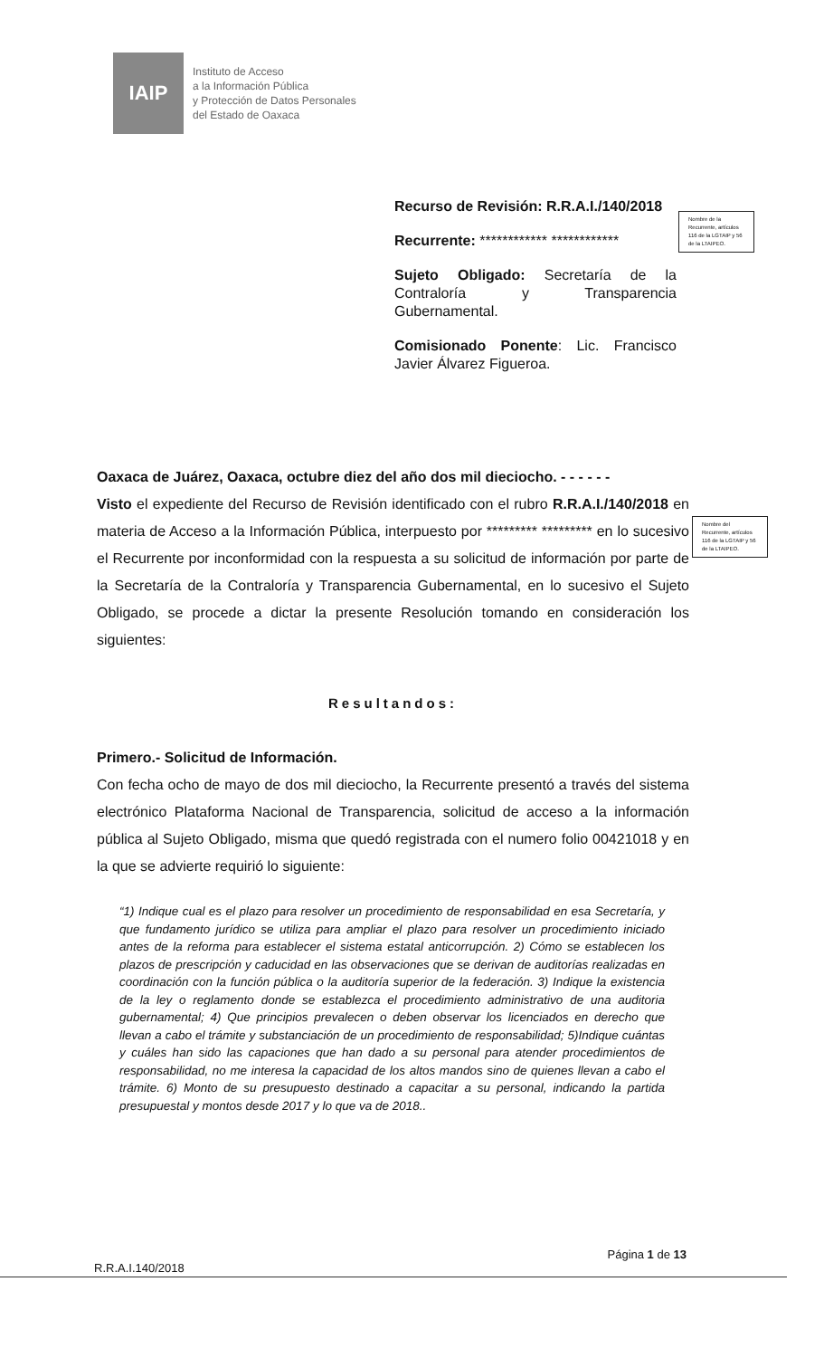IAIP
Instituto de Acceso
a la Información Pública
y Protección de Datos Personales
del Estado de Oaxaca
Recurso de Revisión: R.R.A.I./140/2018
Recurrente: ************ ************
Sujeto Obligado: Secretaría de la Contraloría y Transparencia Gubernamental.
Comisionado Ponente: Lic. Francisco Javier Álvarez Figueroa.
Nombre de la Recurrente, artículos 116 de la LGTAIP y 56 de la LTAIPEO.
Nombre del Recurrente, artículos 116 de la LGTAIP y 56 de la LTAIPEO.
Oaxaca de Juárez, Oaxaca, octubre diez del año dos mil dieciocho. - - - - - -
Visto el expediente del Recurso de Revisión identificado con el rubro R.R.A.I./140/2018 en materia de Acceso a la Información Pública, interpuesto por ********* ********* en lo sucesivo el Recurrente por inconformidad con la respuesta a su solicitud de información por parte de la Secretaría de la Contraloría y Transparencia Gubernamental, en lo sucesivo el Sujeto Obligado, se procede a dictar la presente Resolución tomando en consideración los siguientes:
Resultandos:
Primero.- Solicitud de Información.
Con fecha ocho de mayo de dos mil dieciocho, la Recurrente presentó a través del sistema electrónico Plataforma Nacional de Transparencia, solicitud de acceso a la información pública al Sujeto Obligado, misma que quedó registrada con el numero folio 00421018 y en la que se advierte requirió lo siguiente:
“1) Indique cual es el plazo para resolver un procedimiento de responsabilidad en esa Secretaría, y que fundamento jurídico se utiliza para ampliar el plazo para resolver un procedimiento iniciado antes de la reforma para establecer el sistema estatal anticorrupción. 2) Cómo se establecen los plazos de prescripción y caducidad en las observaciones que se derivan de auditorías realizadas en coordinación con la función pública o la auditoría superior de la federación. 3) Indique la existencia de la ley o reglamento donde se establezca el procedimiento administrativo de una auditoria gubernamental; 4) Que principios prevalecen o deben observar los licenciados en derecho que llevan a cabo el trámite y substanciación de un procedimiento de responsabilidad; 5)Indique cuántas y cuáles han sido las capaciones que han dado a su personal para atender procedimientos de responsabilidad, no me interesa la capacidad de los altos mandos sino de quienes llevan a cabo el trámite. 6) Monto de su presupuesto destinado a capacitar a su personal, indicando la partida presupuestal y montos desde 2017 y lo que va de 2018..
Página 1 de 13
R.R.A.I.140/2018